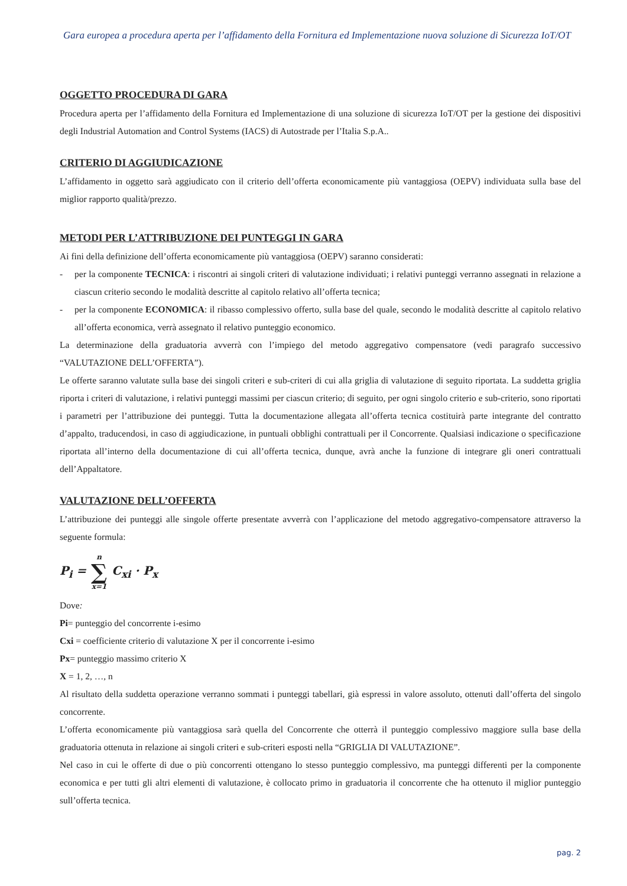Gara europea a procedura aperta per l’affidamento della Fornitura ed Implementazione nuova soluzione di Sicurezza IoT/OT
OGGETTO PROCEDURA DI GARA
Procedura aperta per l’affidamento della Fornitura ed Implementazione di una soluzione di sicurezza IoT/OT per la gestione dei dispositivi degli Industrial Automation and Control Systems (IACS) di Autostrade per l’Italia S.p.A..
CRITERIO DI AGGIUDICAZIONE
L’affidamento in oggetto sarà aggiudicato con il criterio dell’offerta economicamente più vantaggiosa (OEPV) individuata sulla base del miglior rapporto qualità/prezzo.
METODI PER L’ATTRIBUZIONE DEI PUNTEGGI IN GARA
Ai fini della definizione dell’offerta economicamente più vantaggiosa (OEPV) saranno considerati:
- per la componente TECNICA: i riscontri ai singoli criteri di valutazione individuati; i relativi punteggi verranno assegnati in relazione a ciascun criterio secondo le modalità descritte al capitolo relativo all’offerta tecnica;
- per la componente ECONOMICA: il ribasso complessivo offerto, sulla base del quale, secondo le modalità descritte al capitolo relativo all’offerta economica, verrà assegnato il relativo punteggio economico.
La determinazione della graduatoria avverrà con l’impiego del metodo aggregativo compensatore (vedi paragrafo successivo “VALUTAZIONE DELL’OFFERTA”).
Le offerte saranno valutate sulla base dei singoli criteri e sub-criteri di cui alla griglia di valutazione di seguito riportata. La suddetta griglia riporta i criteri di valutazione, i relativi punteggi massimi per ciascun criterio; di seguito, per ogni singolo criterio e sub-criterio, sono riportati i parametri per l’attribuzione dei punteggi. Tutta la documentazione allegata all’offerta tecnica costituirà parte integrante del contratto d’appalto, traducendosi, in caso di aggiudicazione, in puntuali obblighi contrattuali per il Concorrente. Qualsiasi indicazione o specificazione riportata all’interno della documentazione di cui all’offerta tecnica, dunque, avrà anche la funzione di integrare gli oneri contrattuali dell’Appaltatore.
VALUTAZIONE DELL’OFFERTA
L’attribuzione dei punteggi alle singole offerte presentate avverrà con l’applicazione del metodo aggregativo-compensatore attraverso la seguente formula:
P<sub>i</sub> = n
∑
x=1 C<sub>xi</sub> · P<sub>x</sub>
Dove:
Pi= punteggio del concorrente i-esimo
Cxi = coefficiente criterio di valutazione X per il concorrente i-esimo
Px= punteggio massimo criterio X
X = 1, 2, …, n
Al risultato della suddetta operazione verranno sommati i punteggi tabellari, già espressi in valore assoluto, ottenuti dall’offerta del singolo concorrente.
L’offerta economicamente più vantaggiosa sarà quella del Concorrente che otterrà il punteggio complessivo maggiore sulla base della graduatoria ottenuta in relazione ai singoli criteri e sub-criteri esposti nella “GRIGLIA DI VALUTAZIONE”.
Nel caso in cui le offerte di due o più concorrenti ottengano lo stesso punteggio complessivo, ma punteggi differenti per la componente economica e per tutti gli altri elementi di valutazione, è collocato primo in graduatoria il concorrente che ha ottenuto il miglior punteggio sull’offerta tecnica.
pag. 2